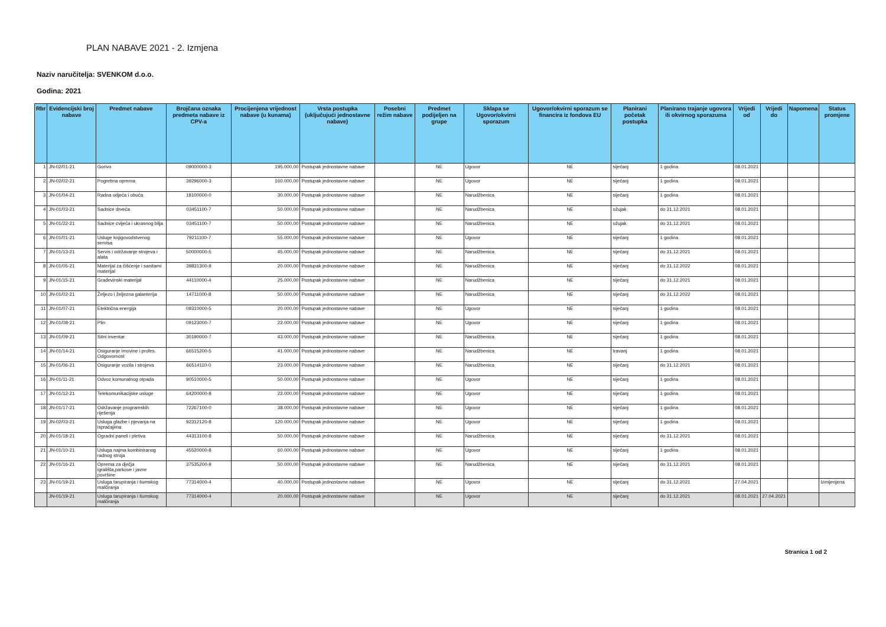PLAN NABAVE 2021 - 2. Izmjena
Naziv naručitelja: SVENKOM d.o.o.
Godina: 2021
| Rbr | Evidencijski broj nabave | Predmet nabave | Brojčana oznaka predmeta nabave iz CPV-a | Procijenjena vrijednost nabave (u kunama) | Vrsta postupka (uključujući jednostavne nabave) | Posebni režim nabave | Predmet podijeljen na grupe | Sklapa se Ugovor/okvirni sporazum | Ugovor/okvirni sporazum se financira iz fondova EU | Planirani početak postupka | Planirano trajanje ugovora ili okvirnog sporazuma | Vrijedi od | Vrijedi do | Napomena | Status promjene |
| --- | --- | --- | --- | --- | --- | --- | --- | --- | --- | --- | --- | --- | --- | --- | --- |
| 1 | JN-02/01-21 | Gorivo | 09000000-3 | 195.000,00 | Postupak jednostavne nabave | | NE | Ugovor | NE | siječanj | 1 godina | 08.01.2021 | | | |
| 2 | JN-02/02-21 | Pogrebna oprema | 39296000-3 | 160.000,00 | Postupak jednostavne nabave | | NE | Ugovor | NE | siječanj | 1 godina | 08.01.2021 | | | |
| 3 | JN-01/04-21 | Radna odjeća i obuća | 18100000-0 | 30.000,00 | Postupak jednostavne nabave | | NE | Narudžbenica | NE | siječanj | 1 godina | 08.01.2021 | | | |
| 4 | JN-01/03-21 | Sadnice drveća | 03451100-7 | 50.000,00 | Postupak jednostavne nabave | | NE | Narudžbenica | NE | ožujak | do 31.12.2021 | 08.01.2021 | | | |
| 5 | JN-01/22-21 | Sadnice cvijeća i ukrasnog bilja | 03451100-7 | 50.000,00 | Postupak jednostavne nabave | | NE | Narudžbenica | NE | ožujak | do 31.12.2021 | 08.01.2021 | | | |
| 6 | JN-01/01-21 | Usluge knjigovodstvenog servisa | 79211100-7 | 55.000,00 | Postupak jednostavne nabave | | NE | Ugovor | NE | siječanj | 1 godina | 08.01.2021 | | | |
| 7 | JN-01/13-21 | Servis i održavanje strojeva i alata | 50000000-5 | 45.000,00 | Postupak jednostavne nabave | | NE | Narudžbenica | NE | siječanj | do 31.12.2021 | 08.01.2021 | | | |
| 8 | JN-01/05-21 | Materijal za čišćenje i sanitarni materijal | 39831300-9 | 20.000,00 | Postupak jednostavne nabave | | NE | Narudžbenica | NE | siječanj | do 31.12.2022 | 08.01.2021 | | | |
| 9 | JN-01/15-21 | Građevinski materijal | 44110000-4 | 25.000,00 | Postupak jednostavne nabave | | NE | Narudžbenica | NE | siječanj | do 31.12.2021 | 08.01.2021 | | | |
| 10 | JN-01/02-21 | Željezo i željezna galanterija | 14711000-8 | 50.000,00 | Postupak jednostavne nabave | | NE | Narudžbenica | NE | siječanj | do 31.12.2022 | 08.01.2021 | | | |
| 11 | JN-01/07-21 | Električna energija | 09310000-5 | 20.000,00 | Postupak jednostavne nabave | | NE | Ugovor | NE | siječanj | 1 godina | 08.01.2021 | | | |
| 12 | JN-01/08-21 | Plin | 09123000-7 | 22.000,00 | Postupak jednostavne nabave | | NE | Ugovor | NE | siječanj | 1 godina | 08.01.2021 | | | |
| 13 | JN-01/09-21 | Sitni inventar | 30190000-7 | 43.000,00 | Postupak jednostavne nabave | | NE | Narudžbenica | NE | siječanj | 1 godina | 08.01.2021 | | | |
| 14 | JN-01/14-21 | Osiguranje imovine i profes. Odgovornost | 66515200-5 | 41.000,00 | Postupak jednostavne nabave | | NE | Narudžbenica | NE | travanj | 1 godina | 08.01.2021 | | | |
| 15 | JN-01/06-21 | Osiguranje vozila i strojeva | 66514110-0 | 23.000,00 | Postupak jednostavne nabave | | NE | Narudžbenica | NE | siječanj | do 31.12.2021 | 08.01.2021 | | | |
| 16 | JN-01/11-21 | Odvoz komunalnog otpada | 90510000-5 | 50.000,00 | Postupak jednostavne nabave | | NE | Ugovor | NE | siječanj | 1 godina | 08.01.2021 | | | |
| 17 | JN-01/12-21 | Telekomunikacijske usluge | 64200000-8 | 22.000,00 | Postupak jednostavne nabave | | NE | Ugovor | NE | siječanj | 1 godina | 08.01.2021 | | | |
| 18 | JN-01/17-21 | Održavanje programskih riješenja | 72267100-0 | 38.000,00 | Postupak jednostavne nabave | | NE | Ugovor | NE | siječanj | 1 godina | 08.01.2021 | | | |
| 19 | JN-02/03-21 | Usluga glazbe i pjevanja na ispraćajima | 92312120-8 | 120.000,00 | Postupak jednostavne nabave | | NE | Ugovor | NE | siječanj | 1 godina | 08.01.2021 | | | |
| 20 | JN-01/18-21 | Ogradni paneli i pletiva | 44313100-8 | 50.000,00 | Postupak jednostavne nabave | | NE | Narudžbenica | NE | siječanj | do 31.12.2021 | 08.01.2021 | | | |
| 21 | JN-01/10-21 | Usluga najma kombiniranog radnog stroja | 45520000-8 | 60.000,00 | Postupak jednostavne nabave | | NE | Ugovor | NE | siječanj | 1 godina | 08.01.2021 | | | |
| 22 | JN-01/16-21 | Oprema za dječja igrališta,parkove i javne površine | 37535200-9 | 50.000,00 | Postupak jednostavne nabave | | NE | Narudžbenica | NE | siječanj | do 31.12.2021 | 08.01.2021 | | | |
| 23 | JN-01/19-21 | Usluga tarupiranja i šumskog malčiranja | 77314000-4 | 40.000,00 | Postupak jednostavne nabave | | NE | Ugovor | NE | siječanj | do 31.12.2021 | 27.04.2021 | | | Izmijenjena |
| | JN-01/19-21 | Usluga tarupiranja i šumskog malčiranja | 77314000-4 | 20.000,00 | Postupak jednostavne nabave | | NE | Ugovor | NE | siječanj | do 31.12.2021 | 08.01.2021 | 27.04.2021 | | |
Stranica 1 od 2